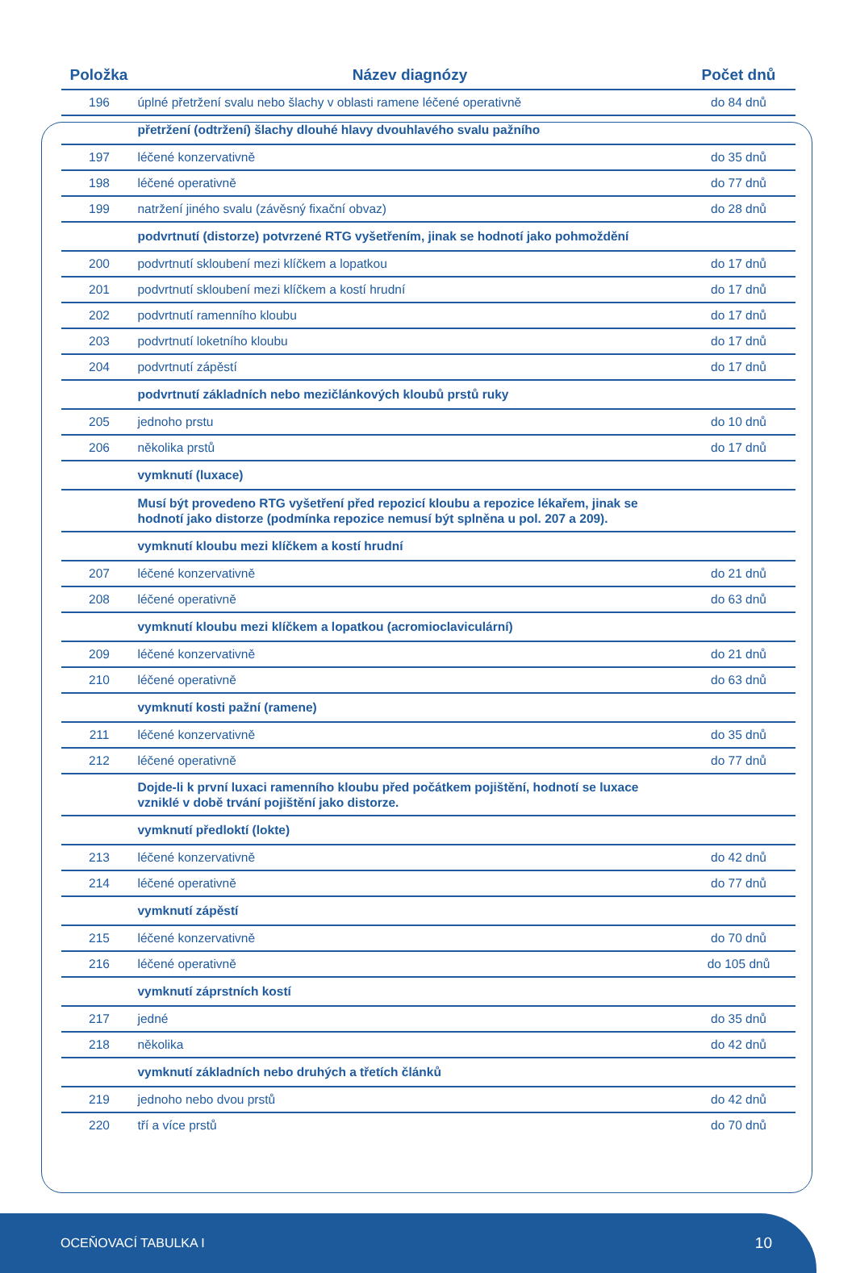| Položka | Název diagnózy | Počet dnů |
| --- | --- | --- |
| 196 | úplné přetržení svalu nebo šlachy v oblasti ramene léčené operativně | do 84 dnů |
| | přetržení (odtržení) šlachy dlouhé hlavy dvouhlavého svalu pažního | |
| 197 | léčené konzervativně | do 35 dnů |
| 198 | léčené operativně | do 77 dnů |
| 199 | natržení jiného svalu (závěsný fixační obvaz) | do 28 dnů |
| | podvrtnutí (distorze) potvrzené RTG vyšetřením, jinak se hodnotí jako pohmoždění | |
| 200 | podvrtnutí skloubení mezi klíčkem a lopatkou | do 17 dnů |
| 201 | podvrtnutí skloubení mezi klíčkem a kostí hrudní | do 17 dnů |
| 202 | podvrtnutí ramenního kloubu | do 17 dnů |
| 203 | podvrtnutí loketního kloubu | do 17 dnů |
| 204 | podvrtnutí zápěstí | do 17 dnů |
| | podvrtnutí základních nebo mezičlánkových kloubů prstů ruky | |
| 205 | jednoho prstu | do 10 dnů |
| 206 | několika prstů | do 17 dnů |
| | vymknutí (luxace) | |
| | Musí být provedeno RTG vyšetření před repozicí kloubu a repozice lékařem, jinak se hodnotí jako distorze (podmínka repozice nemusí být splněna u pol. 207 a 209). | |
| | vymknutí kloubu mezi klíčkem a kostí hrudní | |
| 207 | léčené konzervativně | do 21 dnů |
| 208 | léčené operativně | do 63 dnů |
| | vymknutí kloubu mezi klíčkem a lopatkou (acromioclaviculární) | |
| 209 | léčené konzervativně | do 21 dnů |
| 210 | léčené operativně | do 63 dnů |
| | vymknutí kosti pažní (ramene) | |
| 211 | léčené konzervativně | do 35 dnů |
| 212 | léčené operativně | do 77 dnů |
| | Dojde-li k první luxaci ramenního kloubu před počátkem pojištění, hodnotí se luxace vzniklé v době trvání pojištění jako distorze. | |
| | vymknutí předloktí (lokte) | |
| 213 | léčené konzervativně | do 42 dnů |
| 214 | léčené operativně | do 77 dnů |
| | vymknutí zápěstí | |
| 215 | léčené konzervativně | do 70 dnů |
| 216 | léčené operativně | do 105 dnů |
| | vymknutí záprstních kostí | |
| 217 | jedné | do 35 dnů |
| 218 | několika | do 42 dnů |
| | vymknutí základních nebo druhých a třetích článků | |
| 219 | jednoho nebo dvou prstů | do 42 dnů |
| 220 | tří a více prstů | do 70 dnů |
OCEŇOVACÍ TABULKA I 10